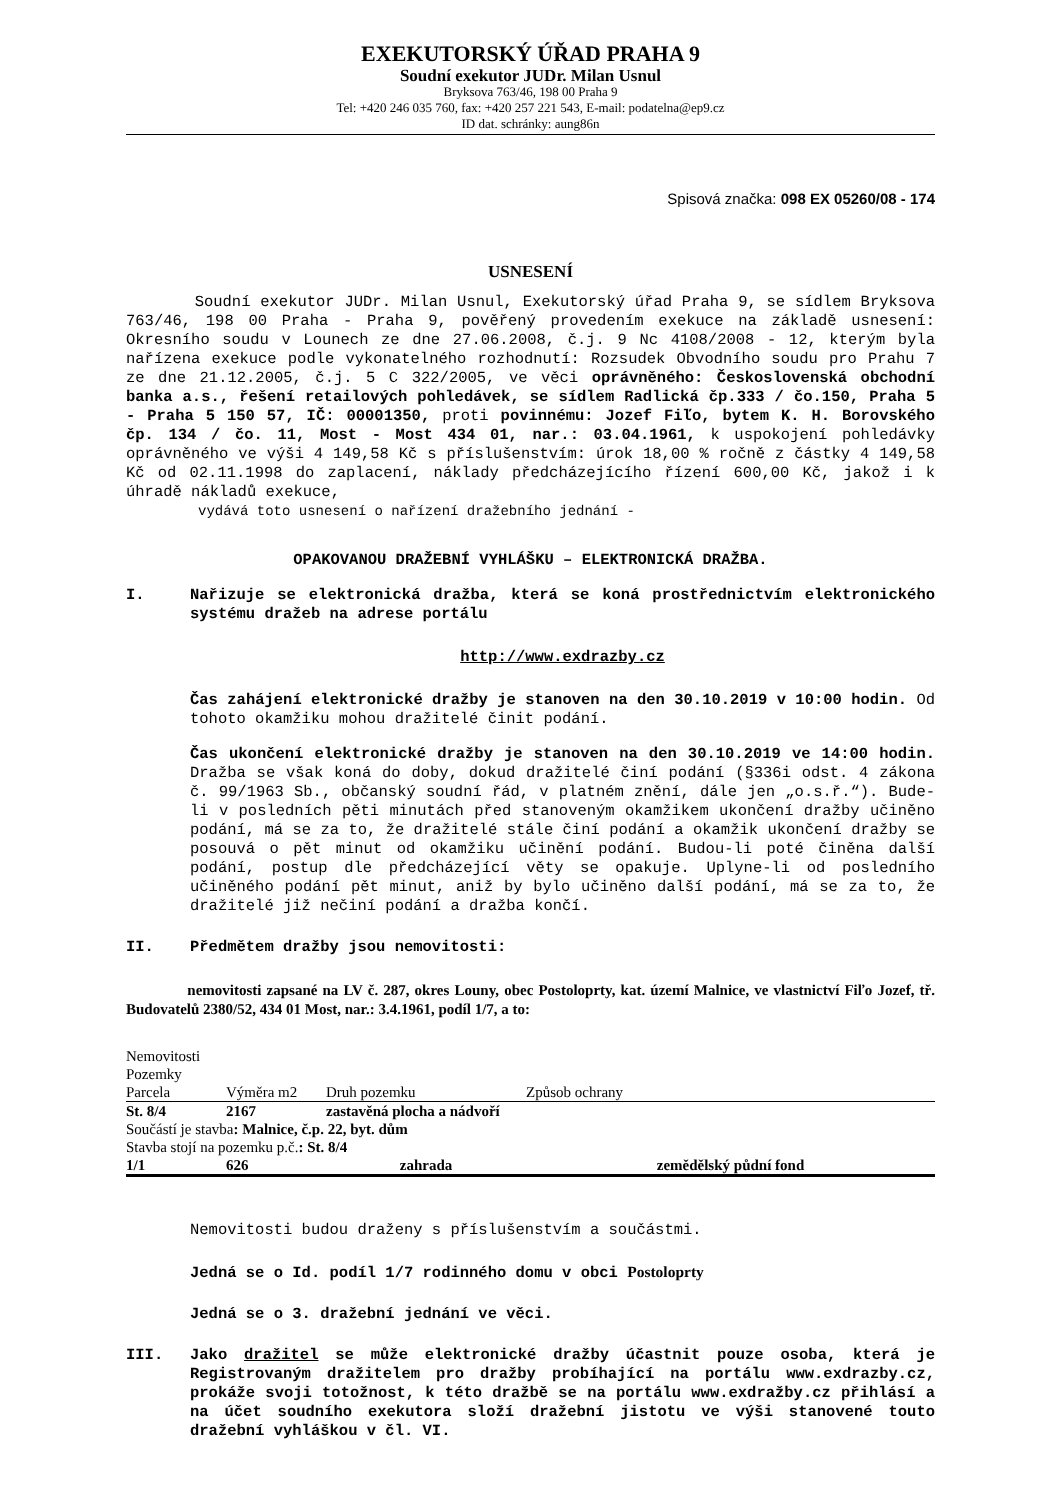EXEKUTORSKÝ ÚŘAD PRAHA 9
Soudní exekutor JUDr. Milan Usnul
Bryksova 763/46, 198 00 Praha 9
Tel: +420 246 035 760, fax: +420 257 221 543, E-mail: podatelna@ep9.cz
ID dat. schránky: aung86n
Spisová značka: 098 EX 05260/08 - 174
USNESENÍ
Soudní exekutor JUDr. Milan Usnul, Exekutorský úřad Praha 9, se sídlem Bryksova 763/46, 198 00 Praha - Praha 9, pověřený provedením exekuce na základě usnesení: Okresního soudu v Lounech ze dne 27.06.2008, č.j. 9 Nc 4108/2008 - 12, kterým byla nařízena exekuce podle vykonatelného rozhodnutí: Rozsudek Obvodního soudu pro Prahu 7 ze dne 21.12.2005, č.j. 5 C 322/2005, ve věci oprávněného: Československá obchodní banka a.s., řešení retailových pohledávek, se sídlem Radlická čp.333 / čo.150, Praha 5 - Praha 5 150 57, IČ: 00001350, proti povinnému: Jozef Fiľo, bytem K. H. Borovského čp. 134 / čo. 11, Most - Most 434 01, nar.: 03.04.1961, k uspokojení pohledávky oprávněného ve výši 4 149,58 Kč s příslušenstvím: úrok 18,00 % ročně z částky 4 149,58 Kč od 02.11.1998 do zaplacení, náklady předcházejícího řízení 600,00 Kč, jakož i k úhradě nákladů exekuce,
vydává toto usnesení o nařízení dražebního jednání -
OPAKOVANOU DRAŽEBNÍ VYHLÁŠKU – ELEKTRONICKÁ DRAŽBA.
I. Nařizuje se elektronická dražba, která se koná prostřednictvím elektronického systému dražeb na adrese portálu
http://www.exdrazby.cz
Čas zahájení elektronické dražby je stanoven na den 30.10.2019 v 10:00 hodin. Od tohoto okamžiku mohou dražitelé činit podání.
Čas ukončení elektronické dražby je stanoven na den 30.10.2019 ve 14:00 hodin. Dražba se však koná do doby, dokud dražitelé činí podání (§336i odst. 4 zákona č. 99/1963 Sb., občanský soudní řád, v platném znění, dále jen „o.s.ř.“). Bude-li v posledních pěti minutách před stanoveným okamžikem ukončení dražby učiněno podání, má se za to, že dražitelé stále činí podání a okamžik ukončení dražby se posouvá o pět minut od okamžiku učinění podání. Budou-li poté činěna další podání, postup dle předcházející věty se opakuje. Uplyne-li od posledního učiněného podání pět minut, aniž by bylo učiněno další podání, má se za to, že dražitelé již nečiní podání a dražba končí.
II. Předmětem dražby jsou nemovitosti:
nemovitosti zapsané na LV č. 287, okres Louny, obec Postoloprty, kat. území Malnice, ve vlastnictví Fiľo Jozef, tř. Budovatelů 2380/52, 434 01 Most, nar.: 3.4.1961, podíl 1/7, a to:
| Nemovitosti | | | |
| Pozemky | | | |
| Parcela | Výměra m2 | Druh pozemku | Způsob ochrany |
| St. 8/4 | 2167 | zastavěná plocha a nádvoří | |
| Součástí je stavba : Malnice, č.p. 22, byt. dům | | | |
| Stavba stojí na pozemku p.č. : St. 8/4 | | | |
| 1/1 | 626 | zahrada | zemědělský půdní fond |
Nemovitosti budou draženy s příslušenstvím a součástmi.
Jedná se o Id. podíl 1/7 rodinného domu v obci Postoloprty
Jedná se o 3. dražební jednání ve věci.
III. Jako dražitel se může elektronické dražby účastnit pouze osoba, která je Registrovaným dražitelem pro dražby probíhající na portálu www.exdrazby.cz, prokáže svoji totožnost, k této dražbě se na portálu www.exdražby.cz přihlásí a na účet soudního exekutora složí dražební jistotu ve výši stanovené touto dražební vyhláškou v čl. VI.